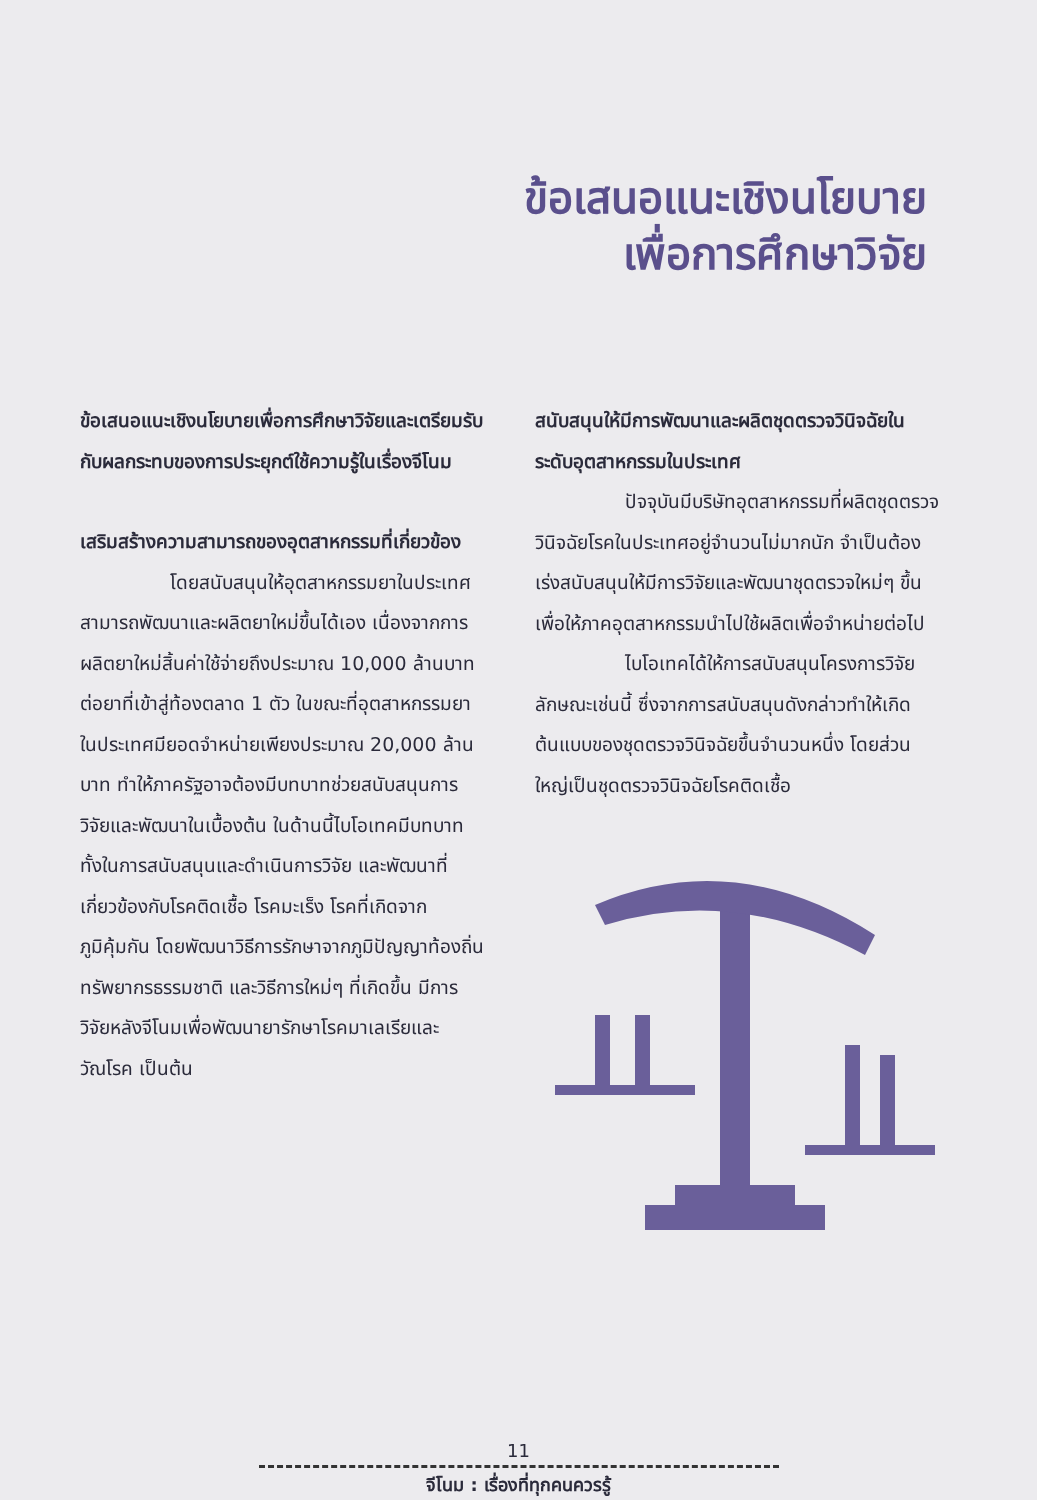ข้อเสนอแนะเชิงนโยบาย
เพื่อการศึกษาวิจัย
ข้อเสนอแนะเชิงนโยบายเพื่อการศึกษาวิจัยและเตรียมรับกับผลกระทบของการประยุกต์ใช้ความรู้ในเรื่องจีโนม
เสริมสร้างความสามารถของอุตสาหกรรมที่เกี่ยวข้อง
โดยสนับสนุนให้อุตสาหกรรมยาในประเทศสามารถพัฒนาและผลิตยาใหม่ขึ้นได้เอง เนื่องจากการผลิตยาใหม่สิ้นค่าใช้จ่ายถึงประมาณ 10,000 ล้านบาทต่อยาที่เข้าสู่ท้องตลาด 1 ตัว ในขณะที่อุตสาหกรรมยาในประเทศมียอดจำหน่ายเพียงประมาณ 20,000 ล้านบาท ทำให้ภาครัฐอาจต้องมีบทบาทช่วยสนับสนุนการวิจัยและพัฒนาในเบื้องต้น ในด้านนี้ไบโอเทคมีบทบาททั้งในการสนับสนุนและดำเนินการวิจัย และพัฒนาที่เกี่ยวข้องกับโรคติดเชื้อ โรคมะเร็ง โรคที่เกิดจากภูมิคุ้มกัน โดยพัฒนาวิธีการรักษาจากภูมิปัญญาท้องถิ่น ทรัพยากรธรรมชาติ และวิธีการใหม่ๆ ที่เกิดขึ้น มีการวิจัยหลังจีโนมเพื่อพัฒนายารักษาโรคมาเลเรียและวัณโรค เป็นต้น
สนับสนุนให้มีการพัฒนาและผลิตชุดตรวจวินิจฉัยในระดับอุตสาหกรรมในประเทศ
ปัจจุบันมีบริษัทอุตสาหกรรมที่ผลิตชุดตรวจวินิจฉัยโรคในประเทศอยู่จำนวนไม่มากนัก จำเป็นต้องเร่งสนับสนุนให้มีการวิจัยและพัฒนาชุดตรวจใหม่ๆ ขึ้น เพื่อให้ภาคอุตสาหกรรมนำไปใช้ผลิตเพื่อจำหน่ายต่อไป
ไบโอเทคได้ให้การสนับสนุนโครงการวิจัยลักษณะเช่นนี้ ซึ่งจากการสนับสนุนดังกล่าวทำให้เกิดต้นแบบของชุดตรวจวินิจฉัยขึ้นจำนวนหนึ่ง โดยส่วนใหญ่เป็นชุดตรวจวินิจฉัยโรคติดเชื้อ
11
จีโนม : เรื่องที่ทุกคนควรรู้